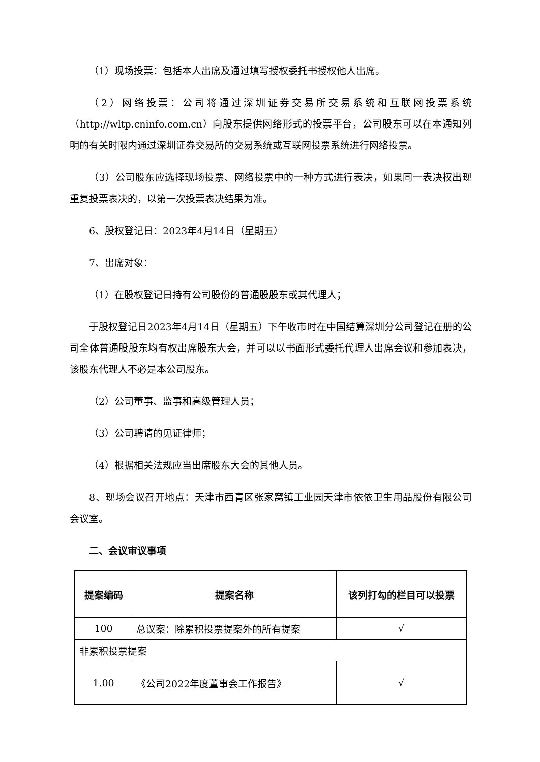（1）现场投票：包括本人出席及通过填写授权委托书授权他人出席。
（2）网络投票：公司将通过深圳证券交易所交易系统和互联网投票系统（http://wltp.cninfo.com.cn）向股东提供网络形式的投票平台，公司股东可以在本通知列明的有关时限内通过深圳证券交易所的交易系统或互联网投票系统进行网络投票。
（3）公司股东应选择现场投票、网络投票中的一种方式进行表决，如果同一表决权出现重复投票表决的，以第一次投票表决结果为准。
6、股权登记日：2023年4月14日（星期五）
7、出席对象：
（1）在股权登记日持有公司股份的普通股股东或其代理人；
于股权登记日2023年4月14日（星期五）下午收市时在中国结算深圳分公司登记在册的公司全体普通股股东均有权出席股东大会，并可以以书面形式委托代理人出席会议和参加表决，该股东代理人不必是本公司股东。
（2）公司董事、监事和高级管理人员；
（3）公司聘请的见证律师；
（4）根据相关法规应当出席股东大会的其他人员。
8、现场会议召开地点：天津市西青区张家窝镇工业园天津市依依卫生用品股份有限公司会议室。
二、会议审议事项
| 提案编码 | 提案名称 | 该列打勾的栏目可以投票 |
| --- | --- | --- |
| 100 | 总议案：除累积投票提案外的所有提案 | √ |
| 非累积投票提案 | | |
| 1.00 | 《公司2022年度董事会工作报告》 | √ |